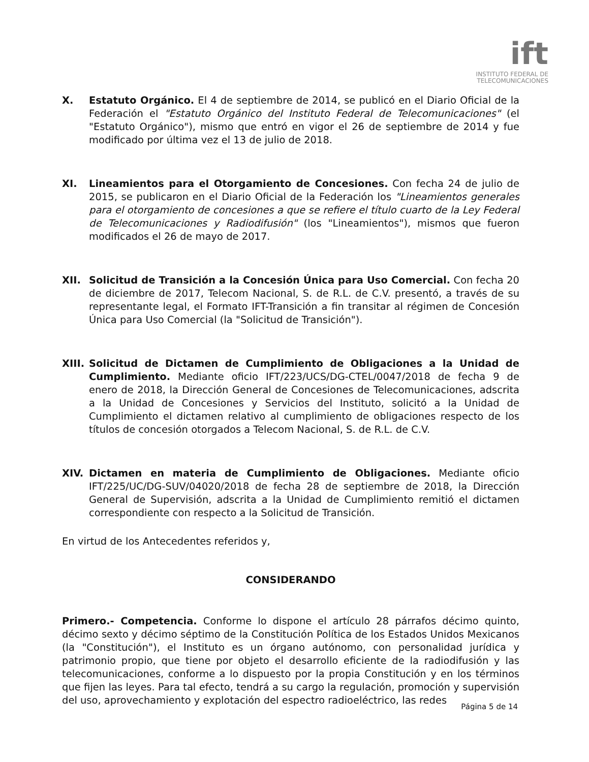ift
INSTITUTO FEDERAL DE
TELECOMUNICACIONES
X. Estatuto Orgánico. El 4 de septiembre de 2014, se publicó en el Diario Oficial de la Federación el "Estatuto Orgánico del Instituto Federal de Telecomunicaciones" (el "Estatuto Orgánico"), mismo que entró en vigor el 26 de septiembre de 2014 y fue modificado por última vez el 13 de julio de 2018.
XI. Lineamientos para el Otorgamiento de Concesiones. Con fecha 24 de julio de 2015, se publicaron en el Diario Oficial de la Federación los "Lineamientos generales para el otorgamiento de concesiones a que se refiere el título cuarto de la Ley Federal de Telecomunicaciones y Radiodifusión" (los "Lineamientos"), mismos que fueron modificados el 26 de mayo de 2017.
XII. Solicitud de Transición a la Concesión Única para Uso Comercial. Con fecha 20 de diciembre de 2017, Telecom Nacional, S. de R.L. de C.V. presentó, a través de su representante legal, el Formato IFT-Transición a fin transitar al régimen de Concesión Única para Uso Comercial (la "Solicitud de Transición").
XIII.
Solicitud de Dictamen de Cumplimiento de Obligaciones a la Unidad de Cumplimiento. Mediante oficio IFT/223/UCS/DG-CTEL/0047/2018 de fecha 9 de enero de 2018, la Dirección General de Concesiones de Telecomunicaciones, adscrita a la Unidad de Concesiones y Servicios del Instituto, solicitó a la Unidad de Cumplimiento el dictamen relativo al cumplimiento de obligaciones respecto de los títulos de concesión otorgados a Telecom Nacional, S. de R.L. de C.V.
XIV. Dictamen en materia de Cumplimiento de Obligaciones. Mediante oficio IFT/225/UC/DG-SUV/04020/2018 de fecha 28 de septiembre de 2018, la Dirección General de Supervisión, adscrita a la Unidad de Cumplimiento remitió el dictamen correspondiente con respecto a la Solicitud de Transición.
En virtud de los Antecedentes referidos y,
CONSIDERANDO
Primero.- Competencia. Conforme lo dispone el artículo 28 párrafos décimo quinto, décimo sexto y décimo séptimo de la Constitución Política de los Estados Unidos Mexicanos (la "Constitución"), el Instituto es un órgano autónomo, con personalidad jurídica y patrimonio propio, que tiene por objeto el desarrollo eficiente de la radiodifusión y las telecomunicaciones, conforme a lo dispuesto por la propia Constitución y en los términos que fijen las leyes. Para tal efecto, tendrá a su cargo la regulación, promoción y supervisión del uso, aprovechamiento y explotación del espectro radioeléctrico, las redes
Página 5 de 14